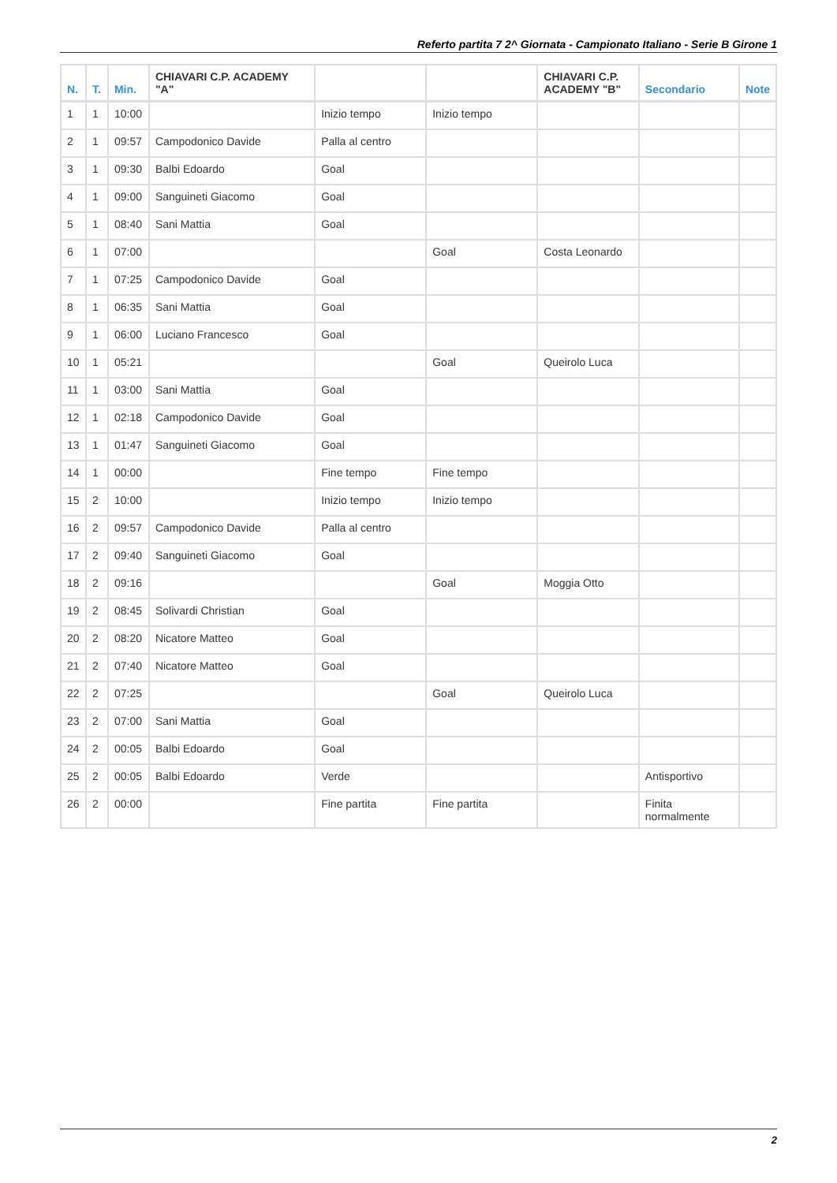Referto partita 7 2^ Giornata - Campionato Italiano - Serie B Girone 1
| N. | T. | Min. | CHIAVARI C.P. ACADEMY "A" | | | CHIAVARI C.P. ACADEMY "B" | Secondario | Note |
| --- | --- | --- | --- | --- | --- | --- | --- | --- |
| 1 | 1 | 10:00 | | Inizio tempo | Inizio tempo | | | |
| 2 | 1 | 09:57 | Campodonico Davide | Palla al centro | | | | |
| 3 | 1 | 09:30 | Balbi Edoardo | Goal | | | | |
| 4 | 1 | 09:00 | Sanguineti Giacomo | Goal | | | | |
| 5 | 1 | 08:40 | Sani Mattia | Goal | | | | |
| 6 | 1 | 07:00 | | | Goal | Costa Leonardo | | |
| 7 | 1 | 07:25 | Campodonico Davide | Goal | | | | |
| 8 | 1 | 06:35 | Sani Mattia | Goal | | | | |
| 9 | 1 | 06:00 | Luciano Francesco | Goal | | | | |
| 10 | 1 | 05:21 | | | Goal | Queirolo Luca | | |
| 11 | 1 | 03:00 | Sani Mattia | Goal | | | | |
| 12 | 1 | 02:18 | Campodonico Davide | Goal | | | | |
| 13 | 1 | 01:47 | Sanguineti Giacomo | Goal | | | | |
| 14 | 1 | 00:00 | | Fine tempo | Fine tempo | | | |
| 15 | 2 | 10:00 | | Inizio tempo | Inizio tempo | | | |
| 16 | 2 | 09:57 | Campodonico Davide | Palla al centro | | | | |
| 17 | 2 | 09:40 | Sanguineti Giacomo | Goal | | | | |
| 18 | 2 | 09:16 | | | Goal | Moggia Otto | | |
| 19 | 2 | 08:45 | Solivardi Christian | Goal | | | | |
| 20 | 2 | 08:20 | Nicatore Matteo | Goal | | | | |
| 21 | 2 | 07:40 | Nicatore Matteo | Goal | | | | |
| 22 | 2 | 07:25 | | | Goal | Queirolo Luca | | |
| 23 | 2 | 07:00 | Sani Mattia | Goal | | | | |
| 24 | 2 | 00:05 | Balbi Edoardo | Goal | | | | |
| 25 | 2 | 00:05 | Balbi Edoardo | Verde | | | Antisportivo | |
| 26 | 2 | 00:00 | | Fine partita | Fine partita | | Finita normalmente | |
2